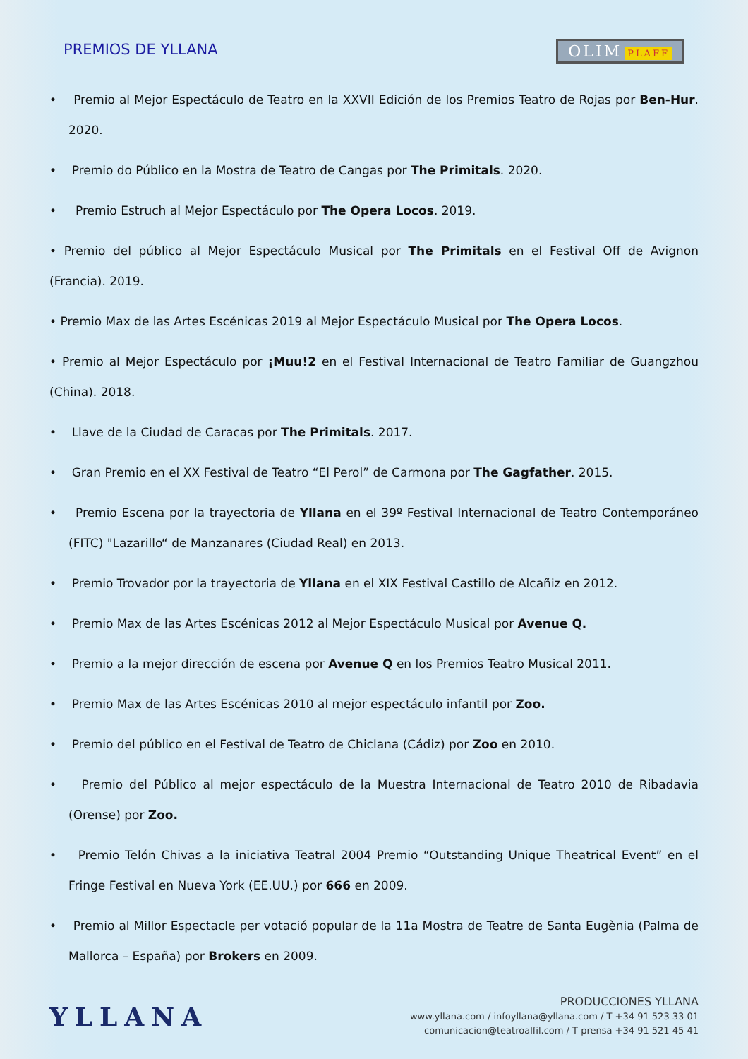PREMIOS DE YLLANA
OLIM PLAFF
• Premio al Mejor Espectáculo de Teatro en la XXVII Edición de los Premios Teatro de Rojas por Ben-Hur. 2020.
• Premio do Público en la Mostra de Teatro de Cangas por The Primitals. 2020.
• Premio Estruch al Mejor Espectáculo por The Opera Locos. 2019.
• Premio del público al Mejor Espectáculo Musical por The Primitals en el Festival Off de Avignon (Francia). 2019.
• Premio Max de las Artes Escénicas 2019 al Mejor Espectáculo Musical por The Opera Locos.
• Premio al Mejor Espectáculo por ¡Muu!2 en el Festival Internacional de Teatro Familiar de Guangzhou (China). 2018.
• Llave de la Ciudad de Caracas por The Primitals. 2017.
• Gran Premio en el XX Festival de Teatro “El Perol” de Carmona por The Gagfather. 2015.
• Premio Escena por la trayectoria de Yllana en el 39º Festival Internacional de Teatro Contemporáneo (FITC) "Lazarillo“ de Manzanares (Ciudad Real) en 2013.
• Premio Trovador por la trayectoria de Yllana en el XIX Festival Castillo de Alcañiz en 2012.
• Premio Max de las Artes Escénicas 2012 al Mejor Espectáculo Musical por Avenue Q.
• Premio a la mejor dirección de escena por Avenue Q en los Premios Teatro Musical 2011.
• Premio Max de las Artes Escénicas 2010 al mejor espectáculo infantil por Zoo.
• Premio del público en el Festival de Teatro de Chiclana (Cádiz) por Zoo en 2010.
• Premio del Público al mejor espectáculo de la Muestra Internacional de Teatro 2010 de Ribadavia (Orense) por Zoo.
• Premio Telón Chivas a la iniciativa Teatral 2004 Premio “Outstanding Unique Theatrical Event” en el Fringe Festival en Nueva York (EE.UU.) por 666 en 2009.
• Premio al Millor Espectacle per votació popular de la 11a Mostra de Teatre de Santa Eugènia (Palma de Mallorca – España) por Brokers en 2009.
YLLANA
PRODUCCIONES YLLANA
www.yllana.com / infoyllana@yllana.com / T +34 91 523 33 01
comunicacion@teatroalfil.com / T prensa +34 91 521 45 41